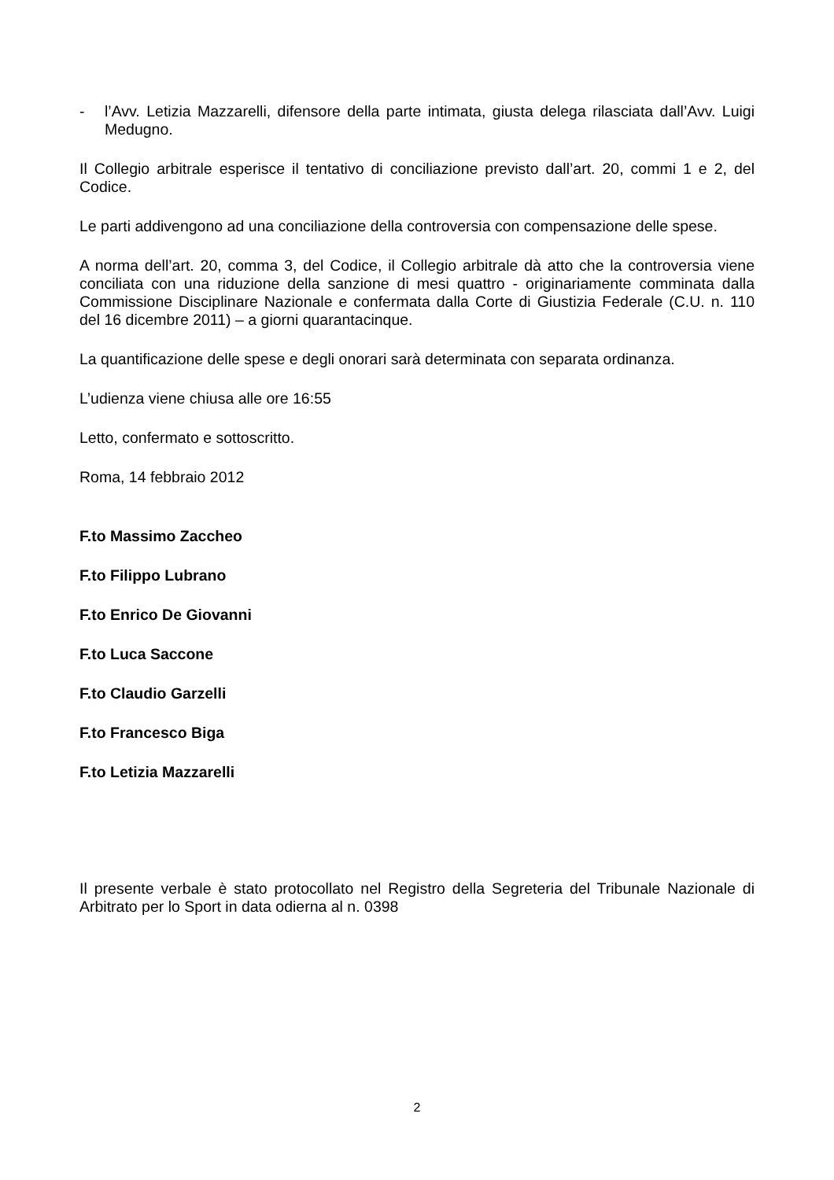- l’Avv. Letizia Mazzarelli, difensore della parte intimata, giusta delega rilasciata dall’Avv. Luigi Medugno.
Il Collegio arbitrale esperisce il tentativo di conciliazione previsto dall’art. 20, commi 1 e 2, del Codice.
Le parti addivengono ad una conciliazione della controversia con compensazione delle spese.
A norma dell’art. 20, comma 3, del Codice, il Collegio arbitrale dà atto che la controversia viene conciliata con una riduzione della sanzione di mesi quattro - originariamente comminata dalla Commissione Disciplinare Nazionale e confermata dalla Corte di Giustizia Federale (C.U. n. 110 del 16 dicembre 2011) – a giorni quarantacinque.
La quantificazione delle spese e degli onorari sarà determinata con separata ordinanza.
L’udienza viene chiusa alle ore 16:55
Letto, confermato e sottoscritto.
Roma, 14 febbraio 2012
F.to Massimo Zaccheo
F.to Filippo Lubrano
F.to Enrico De Giovanni
F.to Luca Saccone
F.to Claudio Garzelli
F.to Francesco Biga
F.to Letizia Mazzarelli
Il presente verbale è stato protocollato nel Registro della Segreteria del Tribunale Nazionale di Arbitrato per lo Sport in data odierna al n. 0398
2